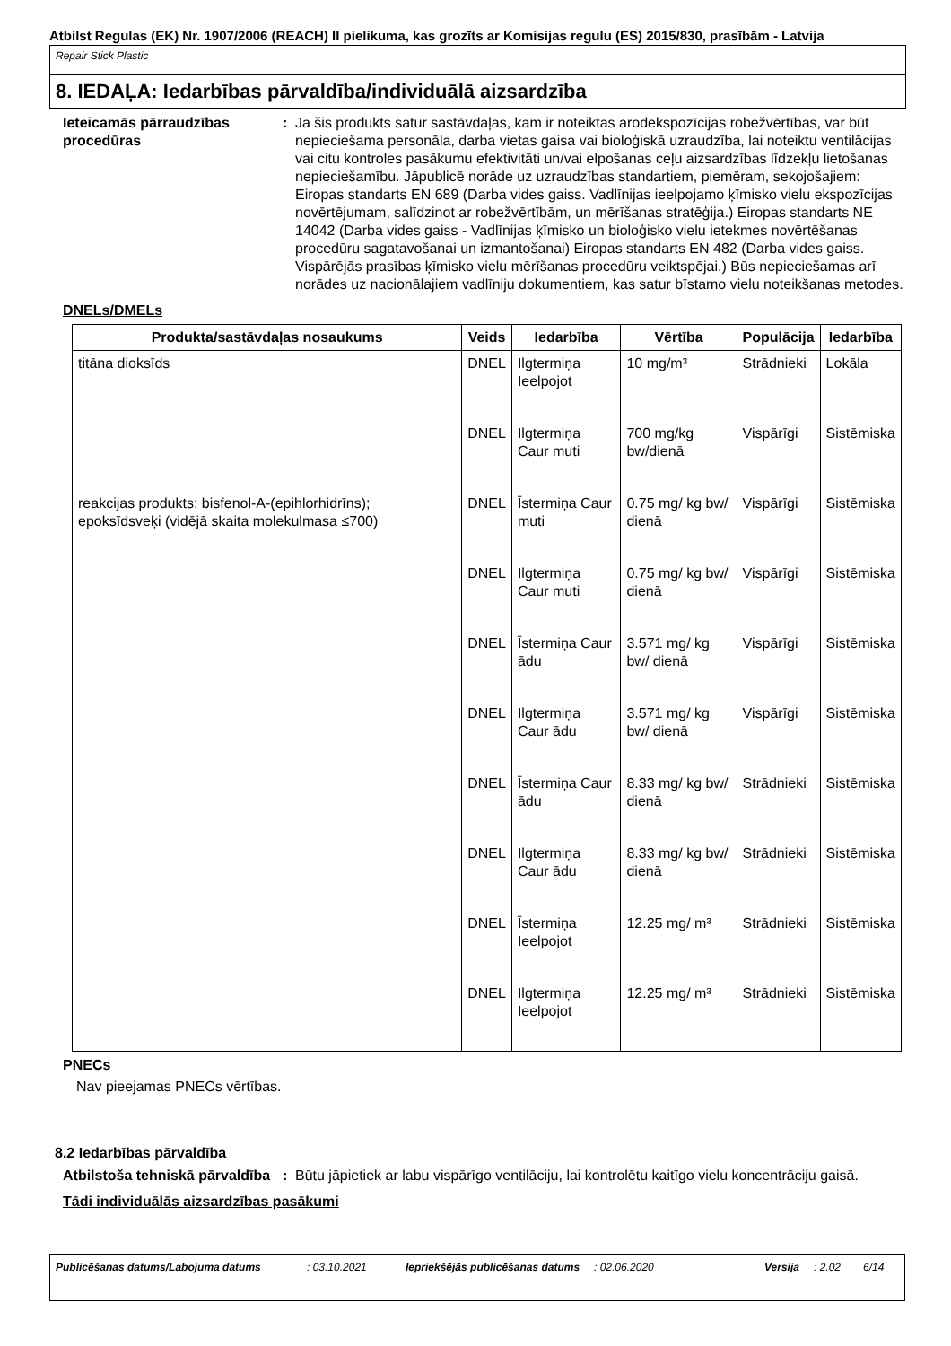Atbilst Regulas (EK) Nr. 1907/2006 (REACH) II pielikuma, kas grozīts ar Komisijas regulu (ES) 2015/830, prasībām - Latvija
Repair Stick Plastic
8. IEDAĻA: Iedarbības pārvaldība/individuālā aizsardzība
Ieteicamās pārraudzības procedūras
: Ja šis produkts satur sastāvdaļas, kam ir noteiktas arodekspozīcijas robežvērtības, var būt nepieciešama personāla, darba vietas gaisa vai bioloģiskā uzraudzība, lai noteiktu ventilācijas vai citu kontroles pasākumu efektivitāti un/vai elpošanas ceļu aizsardzības līdzekļu lietošanas nepieciešamību. Jāpublicē norāde uz uzraudzības standartiem, piemēram, sekojošajiem: Eiropas standarts EN 689 (Darba vides gaiss. Vadlīnijas ieelpojamo ķīmisko vielu ekspozīcijas novērtējumam, salīdzinot ar robežvērtībām, un mērīšanas stratēģija.) Eiropas standarts NE 14042 (Darba vides gaiss - Vadlīnijas ķīmisko un bioloģisko vielu ietekmes novērtēšanas procedūru sagatavošanai un izmantošanai) Eiropas standarts EN 482 (Darba vides gaiss. Vispārējās prasības ķīmisko vielu mērīšanas procedūru veiktspējai.) Būs nepieciešamas arī norādes uz nacionālajiem vadlīniju dokumentiem, kas satur bīstamo vielu noteikšanas metodes.
DNELs/DMELs
| Produkta/sastāvdaļas nosaukums | Veids | Iedarbība | Vērtība | Populācija | Iedarbība |
| --- | --- | --- | --- | --- | --- |
| titāna dioksīds | DNEL | Ilgtermiņa Ieelpojot | 10 mg/m³ | Strādnieki | Lokāla |
| | DNEL | Ilgtermiņa Caur muti | 700 mg/kg bw/dienā | Vispārīgi | Sistēmiska |
| reakcijas produkts: bisfenol-A-(epihlorhidrīns); epoksīdsveķi (vidējā skaita molekulmasa ≤700) | DNEL | Īstermiņa Caur muti | 0.75 mg/ kg bw/ dienā | Vispārīgi | Sistēmiska |
| | DNEL | Ilgtermiņa Caur muti | 0.75 mg/ kg bw/ dienā | Vispārīgi | Sistēmiska |
| | DNEL | Īstermiņa Caur ādu | 3.571 mg/ kg bw/ dienā | Vispārīgi | Sistēmiska |
| | DNEL | Ilgtermiņa Caur ādu | 3.571 mg/ kg bw/ dienā | Vispārīgi | Sistēmiska |
| | DNEL | Īstermiņa Caur ādu | 8.33 mg/ kg bw/ dienā | Strādnieki | Sistēmiska |
| | DNEL | Ilgtermiņa Caur ādu | 8.33 mg/ kg bw/ dienā | Strādnieki | Sistēmiska |
| | DNEL | Īstermiņa Ieelpojot | 12.25 mg/ m³ | Strādnieki | Sistēmiska |
| | DNEL | Ilgtermiņa Ieelpojot | 12.25 mg/ m³ | Strādnieki | Sistēmiska |
PNECs
Nav pieejamas PNECs vērtības.
8.2 Iedarbības pārvaldība
Atbilstoša tehniskā pārvaldība
: Būtu jāpietiek ar labu vispārīgo ventilāciju, lai kontrolētu kaitīgo vielu koncentrāciju gaisā.
Tādi individuālās aizsardzības pasākumi
Publicēšanas datums/Labojuma datums: 03.10.2021 Iepriekšējās publicēšanas datums: 02.06.2020 Versija: 2.02 6/14